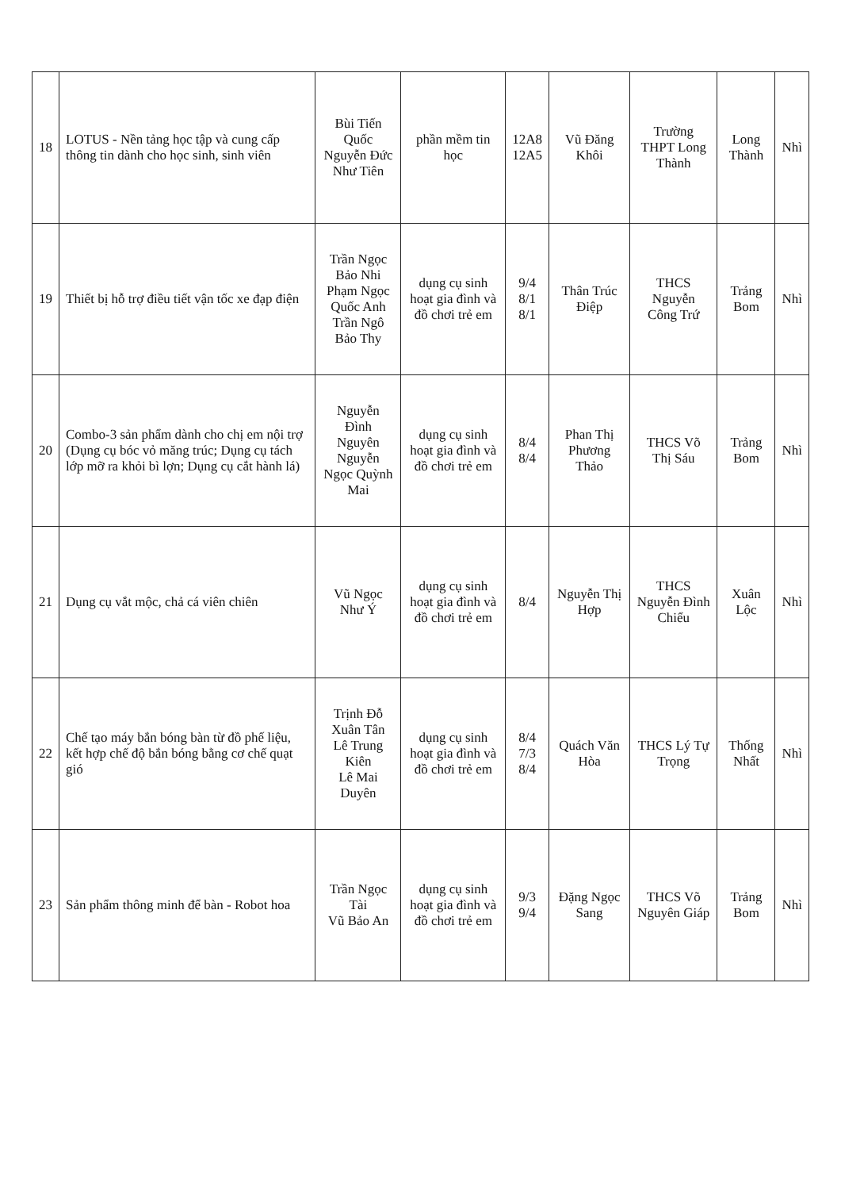| 18 | LOTUS - Nền tảng học tập và cung cấp thông tin dành cho học sinh, sinh viên | Bùi Tiến Quốc Nguyễn Đức Như Tiên | phần mềm tin học | 12A8 12A5 | Vũ Đăng Khôi | Trường THPT Long Thành | Long Thành | Nhì |
| 19 | Thiết bị hỗ trợ điều tiết vận tốc xe đạp điện | Trần Ngọc Bảo Nhi Phạm Ngọc Quốc Anh Trần Ngô Bảo Thy | dụng cụ sinh hoạt gia đình và đồ chơi trẻ em | 9/4 8/1 8/1 | Thân Trúc Điệp | THCS Nguyễn Công Trứ | Trảng Bom | Nhì |
| 20 | Combo-3 sản phẩm dành cho chị em nội trợ (Dụng cụ bóc vỏ măng trúc; Dụng cụ tách lớp mỡ ra khỏi bì lợn; Dụng cụ cắt hành lá) | Nguyễn Đình Nguyên Nguyễn Ngọc Quỳnh Mai | dụng cụ sinh hoạt gia đình và đồ chơi trẻ em | 8/4 8/4 | Phan Thị Phương Thảo | THCS Võ Thị Sáu | Trảng Bom | Nhì |
| 21 | Dụng cụ vắt mộc, chả cá viên chiên | Vũ Ngọc Như Ý | dụng cụ sinh hoạt gia đình và đồ chơi trẻ em | 8/4 | Nguyễn Thị Hợp | THCS Nguyễn Đình Chiểu | Xuân Lộc | Nhì |
| 22 | Chế tạo máy bắn bóng bàn từ đồ phế liệu, kết hợp chế độ bắn bóng bằng cơ chế quạt gió | Trịnh Đỗ Xuân Tân Lê Trung Kiên Lê Mai Duyên | dụng cụ sinh hoạt gia đình và đồ chơi trẻ em | 8/4 7/3 8/4 | Quách Văn Hòa | THCS Lý Tự Trọng | Thống Nhất | Nhì |
| 23 | Sản phẩm thông minh để bàn - Robot hoa | Trần Ngọc Tài Vũ Bảo An | dụng cụ sinh hoạt gia đình và đồ chơi trẻ em | 9/3 9/4 | Đặng Ngọc Sang | THCS Võ Nguyên Giáp | Trảng Bom | Nhì |